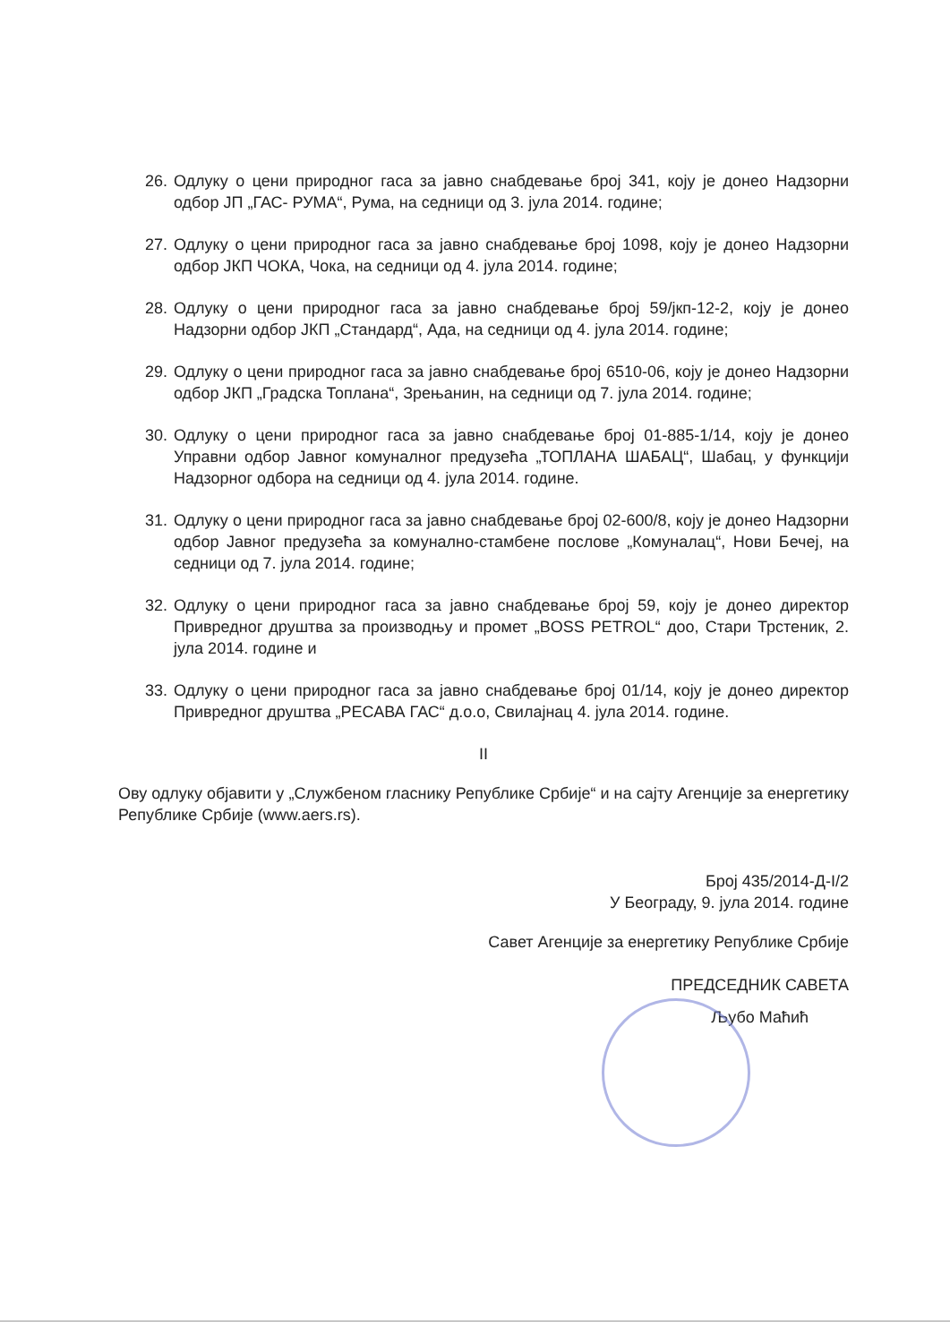26. Одлуку о цени природног гаса за јавно снабдевање број 341, коју је донео Надзорни одбор ЈП „ГАС- РУМА“, Рума, на седници од 3. јула 2014. године;
27. Одлуку о цени природног гаса за јавно снабдевање број 1098, коју је донео Надзорни одбор ЈКП ЧОКА, Чока, на седници од 4. јула 2014. године;
28. Одлуку о цени природног гаса за јавно снабдевање број 59/јкп-12-2, коју је донео Надзорни одбор ЈКП „Стандард“, Ада, на седници од 4. јула 2014. године;
29. Одлуку о цени природног гаса за јавно снабдевање број 6510-06, коју је донео Надзорни одбор ЈКП „Градска Топлана“, Зрењанин, на седници од 7. јула 2014. године;
30. Одлуку о цени природног гаса за јавно снабдевање број 01-885-1/14, коју је донео Управни одбор Јавног комуналног предузећа „ТОПЛАНА ШАБАЦ“, Шабац, у функцији Надзорног одбора на седници од 4. јула 2014. године.
31. Одлуку о цени природног гаса за јавно снабдевање број 02-600/8, коју је донео Надзорни одбор Јавног предузећа за комунално-стамбене послове „Комуналац“, Нови Бечеј, на седници од 7. јула 2014. године;
32. Одлуку о цени природног гаса за јавно снабдевање број 59, коју је донео директор Привредног друштва за производњу и промет „BOSS PETROL“ доо, Стари Трстеник, 2. јула 2014. године и
33. Одлуку о цени природног гаса за јавно снабдевање број 01/14, коју је донео директор Привредног друштва „РЕСАВА ГАС“ д.о.о, Свилајнац 4. јула 2014. године.
II
Ову одлуку објавити у „Службеном гласнику Републике Србије“ и на сајту Агенције за енергетику Републике Србије (www.aers.rs).
Број 435/2014-Д-I/2
У Београду, 9. јула 2014. године
Савет Агенције за енергетику Републике Србије
ПРЕДСЕДНИК САВЕТА
Љубо Маћић